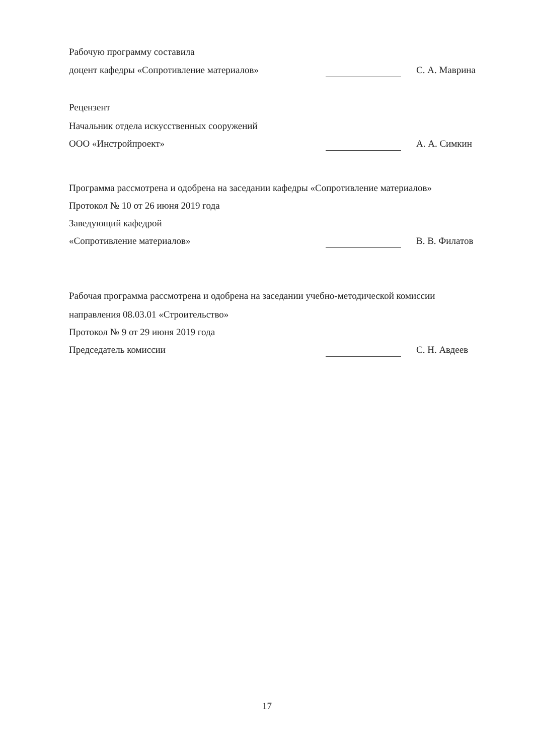Рабочую программу составила
доцент кафедры «Сопротивление материалов» С. А. Маврина
Рецензент
Начальник отдела искусственных сооружений
ООО «Инстройпроект» А. А. Симкин
Программа рассмотрена и одобрена на заседании кафедры «Сопротивление материалов»
Протокол № 10 от 26 июня 2019 года
Заведующий кафедрой
«Сопротивление материалов» В. В. Филатов
Рабочая программа рассмотрена и одобрена на заседании учебно-методической комиссии
направления 08.03.01 «Строительство»
Протокол № 9 от 29 июня 2019 года
Председатель комиссии С. Н. Авдеев
17